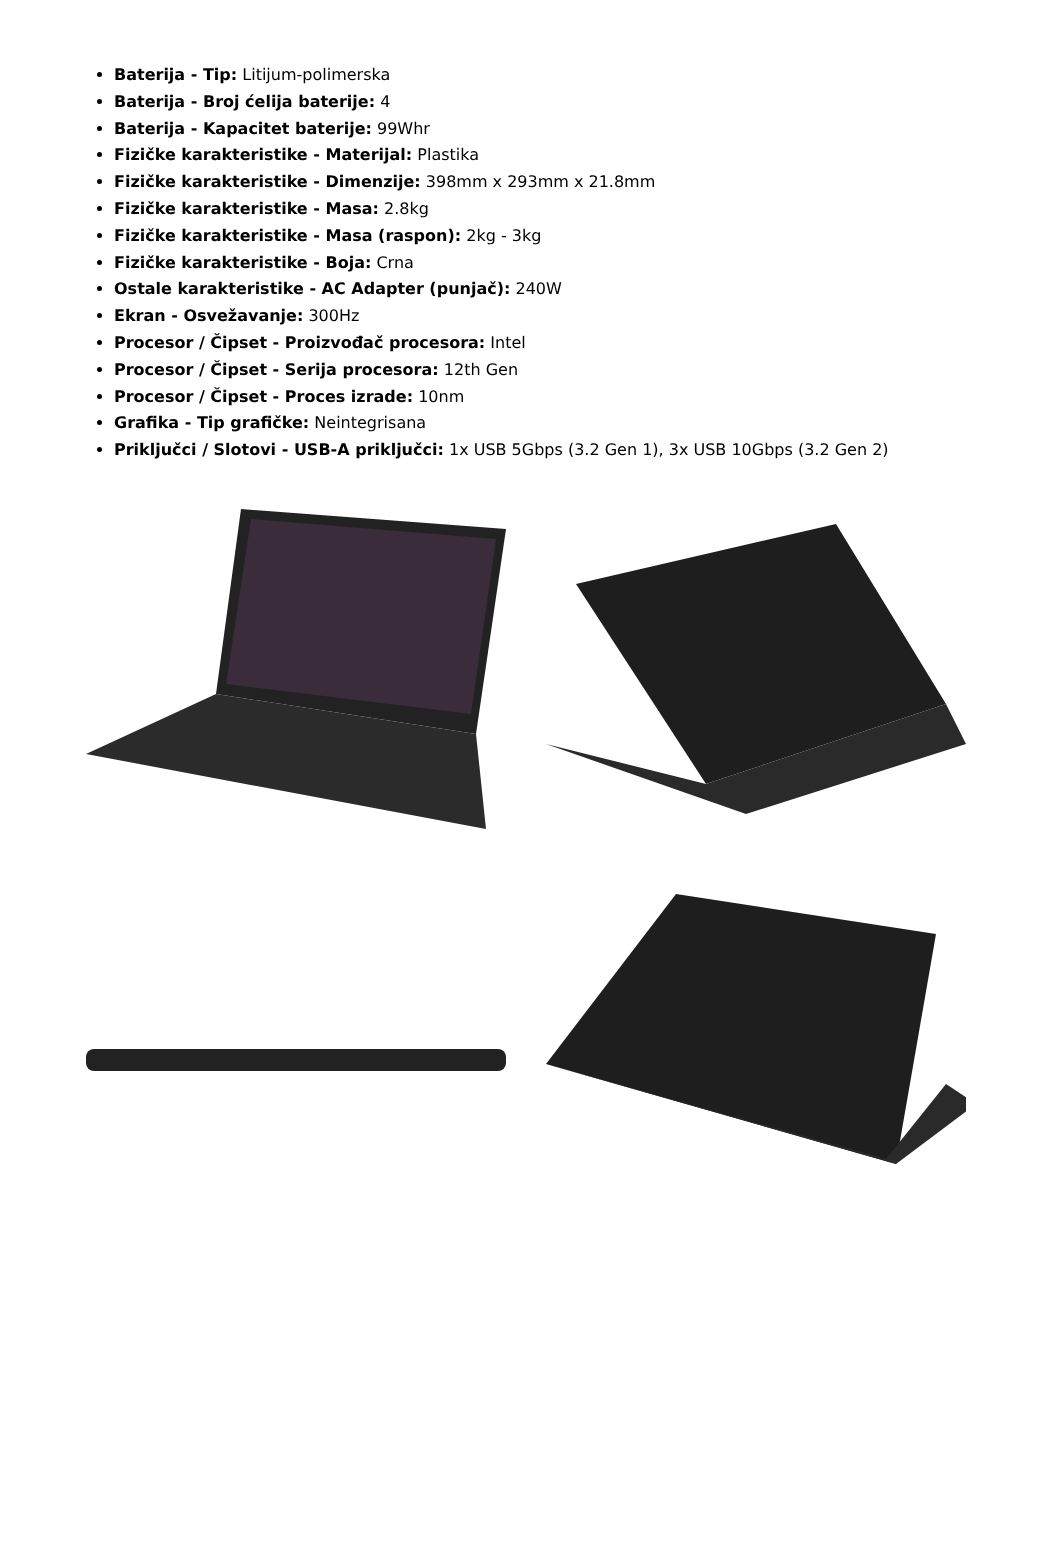Baterija - Tip: Litijum-polimerska
Baterija - Broj ćelija baterije: 4
Baterija - Kapacitet baterije: 99Whr
Fizičke karakteristike - Materijal: Plastika
Fizičke karakteristike - Dimenzije: 398mm x 293mm x 21.8mm
Fizičke karakteristike - Masa: 2.8kg
Fizičke karakteristike - Masa (raspon): 2kg - 3kg
Fizičke karakteristike - Boja: Crna
Ostale karakteristike - AC Adapter (punjač): 240W
Ekran - Osvežavanje: 300Hz
Procesor / Čipset - Proizvođač procesora: Intel
Procesor / Čipset - Serija procesora: 12th Gen
Procesor / Čipset - Proces izrade: 10nm
Grafika - Tip grafičke: Neintegrisana
Priključci / Slotovi - USB-A priključci: 1x USB 5Gbps (3.2 Gen 1), 3x USB 10Gbps (3.2 Gen 2)